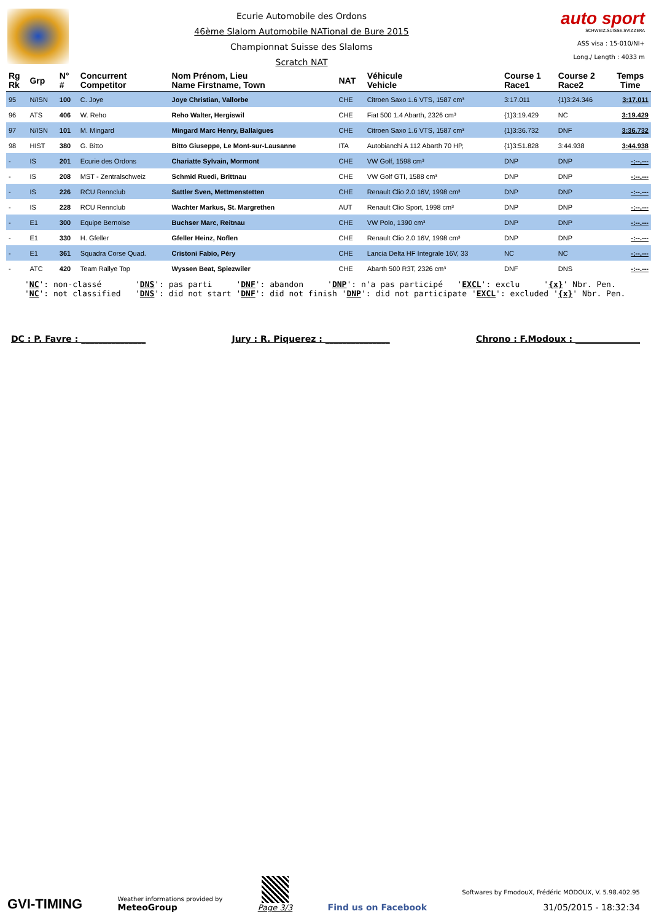Ecurie Automobile des Ordons
46ème Slalom Automobile NATional de Bure 2015
Championnat Suisse des Slaloms
Scratch NAT
auto sport
SCHWEIZ.SUISSE.SVIZZERA
ASS visa : 15-010/NI+
Long./ Length : 4033 m
| Rg Rk | Grp | N° # | Concurrent Competitor | Nom Prénom, Lieu Name Firstname, Town | NAT | Véhicule Vehicle | Course 1 Race1 | Course 2 Race2 | Temps Time |
| --- | --- | --- | --- | --- | --- | --- | --- | --- | --- |
| 95 | N/ISN | 100 | C. Joye | Joye Christian, Vallorbe | CHE | Citroen Saxo 1.6 VTS, 1587 cm³ | 3:17.011 | {1}3:24.346 | 3:17.011 |
| 96 | ATS | 406 | W. Reho | Reho Walter, Hergiswil | CHE | Fiat 500 1.4 Abarth, 2326 cm³ | {1}3:19.429 | NC | 3:19.429 |
| 97 | N/ISN | 101 | M. Mingard | Mingard Marc Henry, Ballaigues | CHE | Citroen Saxo 1.6 VTS, 1587 cm³ | {1}3:36.732 | DNF | 3:36.732 |
| 98 | HIST | 380 | G. Bitto | Bitto Giuseppe, Le Mont-sur-Lausanne | ITA | Autobianchi A 112 Abarth 70 HP, | {1}3:51.828 | 3:44.938 | 3:44.938 |
| - | IS | 201 | Ecurie des Ordons | Chariatte Sylvain, Mormont | CHE | VW Golf, 1598 cm³ | DNP | DNP | -:--.--- |
| - | IS | 208 | MST - Zentralschweiz | Schmid Ruedi, Brittnau | CHE | VW Golf GTI, 1588 cm³ | DNP | DNP | -:--.--- |
| - | IS | 226 | RCU Rennclub | Sattler Sven, Mettmenstetten | CHE | Renault Clio 2.0 16V, 1998 cm³ | DNP | DNP | -:--.--- |
| - | IS | 228 | RCU Rennclub | Wachter Markus, St. Margrethen | AUT | Renault Clio Sport, 1998 cm³ | DNP | DNP | -:--.--- |
| - | E1 | 300 | Equipe Bernoise | Buchser Marc, Reitnau | CHE | VW Polo, 1390 cm³ | DNP | DNP | -:--.--- |
| - | E1 | 330 | H. Gfeller | Gfeller Heinz, Noflen | CHE | Renault Clio 2.0 16V, 1998 cm³ | DNP | DNP | -:--.--- |
| - | E1 | 361 | Squadra Corse Quad. | Cristoni Fabio, Péry | CHE | Lancia Delta HF Integrale 16V, 33 | NC | NC | -:--.--- |
| - | ATC | 420 | Team Rallye Top | Wyssen Beat, Spiezwiler | CHE | Abarth 500 R3T, 2326 cm³ | DNF | DNS | -:--.--- |
'NC': non-classé 'DNS': pas parti 'DNF': abandon 'DNP': n'a pas participé 'EXCL': exclu '{x}' Nbr. Pen. 'NC': not classified 'DNS': did not start 'DNF': did not finish 'DNP': did not participate 'EXCL': excluded '{x}' Nbr. Pen.
DC : P. Favre : _______________ Jury : R. Piquerez : _______________ Chrono : F.Modoux : _______________
GVI-TIMING
Weather informations provided by
MeteoGroup
Page 3/3
Find us on Facebook
Softwares by FmodouX, Frédéric MODOUX, V. 5.98.402.95
31/05/2015 - 18:32:34